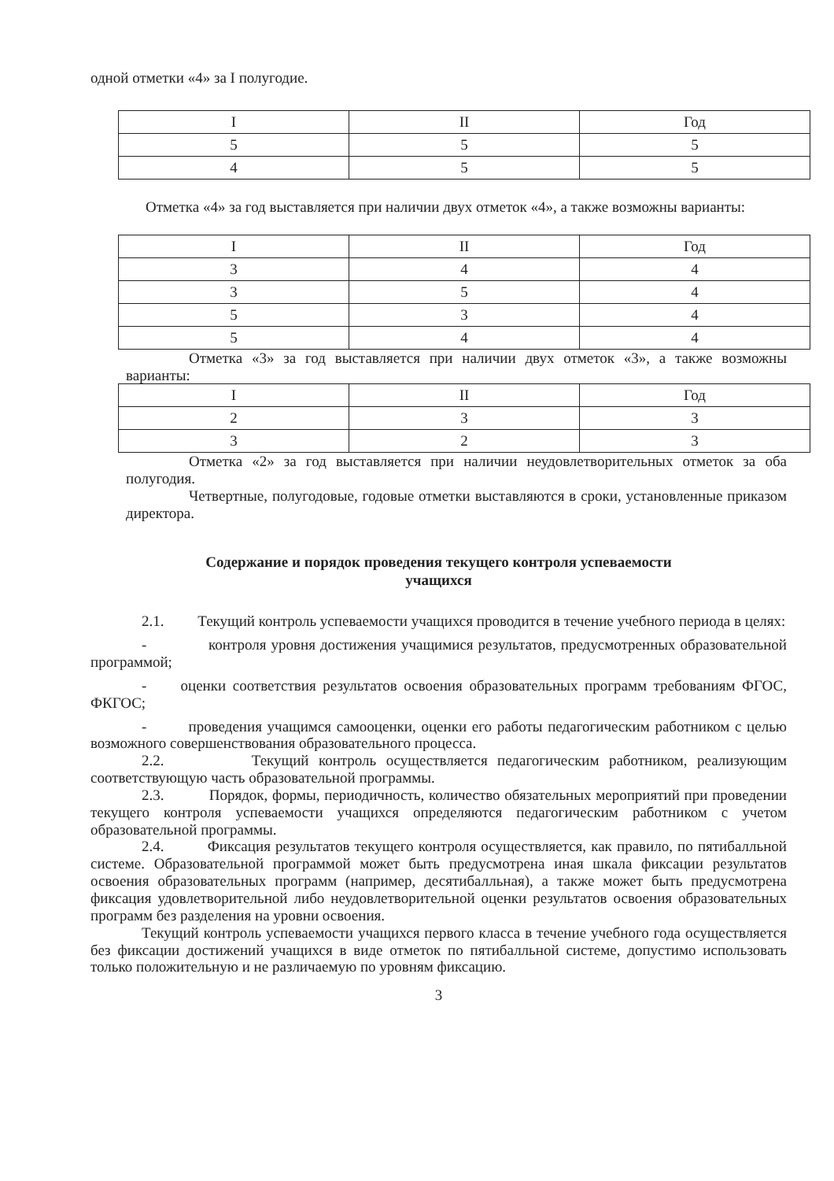одной отметки «4» за I полугодие.
| I | II | Год |
| 5 | 5 | 5 |
| 4 | 5 | 5 |
Отметка «4» за год выставляется при наличии двух отметок «4», а также возможны варианты:
| I | II | Год |
| 3 | 4 | 4 |
| 3 | 5 | 4 |
| 5 | 3 | 4 |
| 5 | 4 | 4 |
Отметка «3» за год выставляется при наличии двух отметок «3», а также возможны варианты:
| I | II | Год |
| 2 | 3 | 3 |
| 3 | 2 | 3 |
Отметка «2» за год выставляется при наличии неудовлетворительных отметок за оба полугодия.
Четвертные, полугодовые, годовые отметки выставляются в сроки, установленные приказом директора.
Содержание и порядок проведения текущего контроля успеваемости
учащихся
2.1. Текущий контроль успеваемости учащихся проводится в течение учебного периода в целях:
- контроля уровня достижения учащимися результатов, предусмотренных образовательной программой;
- оценки соответствия результатов освоения образовательных программ требованиям ФГОС, ФКГОС;
- проведения учащимся самооценки, оценки его работы педагогическим работником с целью возможного совершенствования образовательного процесса.
2.2. Текущий контроль осуществляется педагогическим работником, реализующим соответствующую часть образовательной программы.
2.3. Порядок, формы, периодичность, количество обязательных мероприятий при проведении текущего контроля успеваемости учащихся определяются педагогическим работником с учетом образовательной программы.
2.4. Фиксация результатов текущего контроля осуществляется, как правило, по пятибалльной системе. Образовательной программой может быть предусмотрена иная шкала фиксации результатов освоения образовательных программ (например, десятибалльная), а также может быть предусмотрена фиксация удовлетворительной либо неудовлетворительной оценки результатов освоения образовательных программ без разделения на уровни освоения.
Текущий контроль успеваемости учащихся первого класса в течение учебного года осуществляется без фиксации достижений учащихся в виде отметок по пятибалльной системе, допустимо использовать только положительную и не различаемую по уровням фиксацию.
3